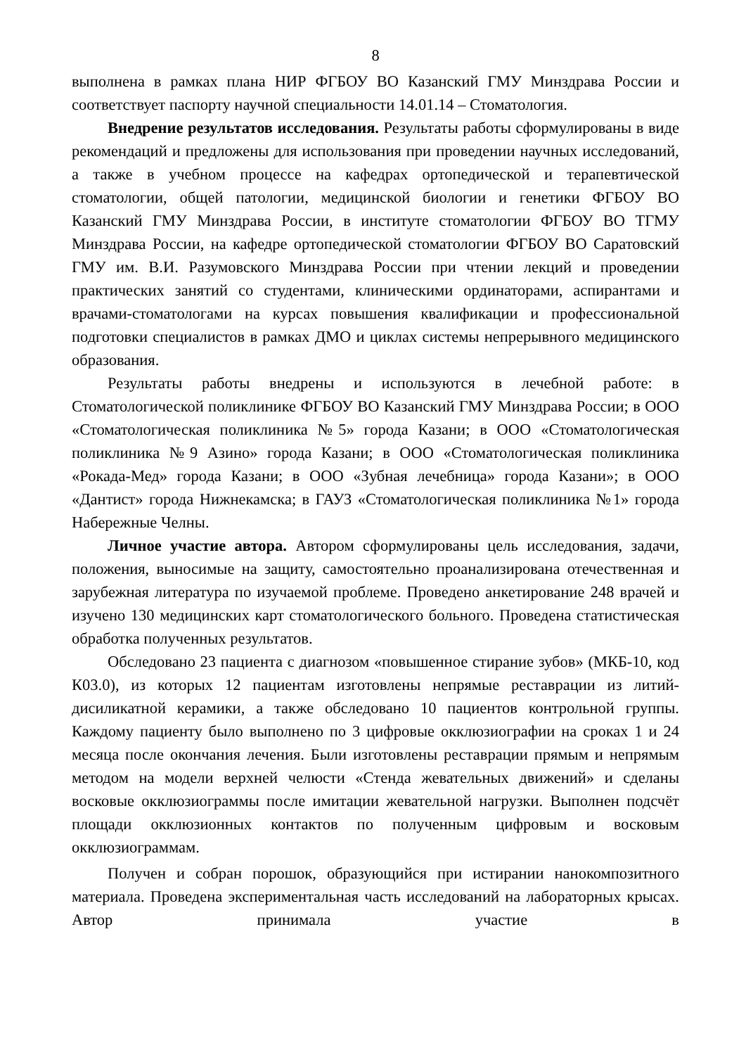8
выполнена в рамках плана НИР ФГБОУ ВО Казанский ГМУ Минздрава России и соответствует паспорту научной специальности 14.01.14 – Стоматология.
Внедрение результатов исследования. Результаты работы сформулированы в виде рекомендаций и предложены для использования при проведении научных исследований, а также в учебном процессе на кафедрах ортопедической и терапевтической стоматологии, общей патологии, медицинской биологии и генетики ФГБОУ ВО Казанский ГМУ Минздрава России, в институте стоматологии ФГБОУ ВО ТГМУ Минздрава России, на кафедре ортопедической стоматологии ФГБОУ ВО Саратовский ГМУ им. В.И. Разумовского Минздрава России при чтении лекций и проведении практических занятий со студентами, клиническими ординаторами, аспирантами и врачами-стоматологами на курсах повышения квалификации и профессиональной подготовки специалистов в рамках ДМО и циклах системы непрерывного медицинского образования.
Результаты работы внедрены и используются в лечебной работе: в Стоматологической поликлинике ФГБОУ ВО Казанский ГМУ Минздрава России; в ООО «Стоматологическая поликлиника №5» города Казани; в ООО «Стоматологическая поликлиника №9 Азино» города Казани; в ООО «Стоматологическая поликлиника «Рокада-Мед» города Казани; в ООО «Зубная лечебница» города Казани»; в ООО «Дантист» города Нижнекамска; в ГАУЗ «Стоматологическая поликлиника №1» города Набережные Челны.
Личное участие автора. Автором сформулированы цель исследования, задачи, положения, выносимые на защиту, самостоятельно проанализирована отечественная и зарубежная литература по изучаемой проблеме. Проведено анкетирование 248 врачей и изучено 130 медицинских карт стоматологического больного. Проведена статистическая обработка полученных результатов.
Обследовано 23 пациента с диагнозом «повышенное стирание зубов» (МКБ-10, код К03.0), из которых 12 пациентам изготовлены непрямые реставрации из литий-дисиликатной керамики, а также обследовано 10 пациентов контрольной группы. Каждому пациенту было выполнено по 3 цифровые окклюзиографии на сроках 1 и 24 месяца после окончания лечения. Были изготовлены реставрации прямым и непрямым методом на модели верхней челюсти «Стенда жевательных движений» и сделаны восковые окклюзиограммы после имитации жевательной нагрузки. Выполнен подсчёт площади окклюзионных контактов по полученным цифровым и восковым окклюзиограммам.
Получен и собран порошок, образующийся при истирании нанокомпозитного материала. Проведена экспериментальная часть исследований на лабораторных крысах. Автор принимала участие в